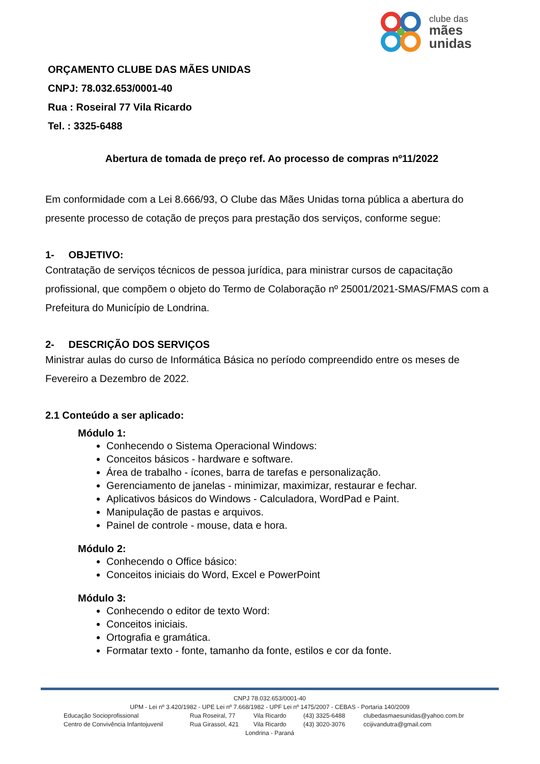clube das
mães
unidas
ORÇAMENTO CLUBE DAS MÃES UNIDAS
CNPJ: 78.032.653/0001-40
Rua : Roseiral 77 Vila Ricardo
Tel. : 3325-6488
Abertura de tomada de preço ref. Ao processo de compras nº11/2022
Em conformidade com a Lei 8.666/93, O Clube das Mães Unidas torna pública a abertura do presente processo de cotação de preços para prestação dos serviços, conforme segue:
1- OBJETIVO:
Contratação de serviços técnicos de pessoa jurídica, para ministrar cursos de capacitação profissional, que compõem o objeto do Termo de Colaboração nº 25001/2021-SMAS/FMAS com a Prefeitura do Município de Londrina.
2- DESCRIÇÃO DOS SERVIÇOS
Ministrar aulas do curso de Informática Básica no período compreendido entre os meses de Fevereiro a Dezembro de 2022.
2.1 Conteúdo a ser aplicado:
Módulo 1:
Conhecendo o Sistema Operacional Windows:
Conceitos básicos - hardware e software.
Área de trabalho - ícones, barra de tarefas e personalização.
Gerenciamento de janelas - minimizar, maximizar, restaurar e fechar.
Aplicativos básicos do Windows - Calculadora, WordPad e Paint.
Manipulação de pastas e arquivos.
Painel de controle - mouse, data e hora.
Módulo 2:
Conhecendo o Office básico:
Conceitos iniciais do Word, Excel e PowerPoint
Módulo 3:
Conhecendo o editor de texto Word:
Conceitos iniciais.
Ortografia e gramática.
Formatar texto - fonte, tamanho da fonte, estilos e cor da fonte.
CNPJ 78.032.653/0001-40
UPM - Lei nº 3.420/1982 - UPE Lei nº 7.668/1982 - UPF Lei nº 1475/2007 - CEBAS - Portaria 140/2009
Educação Socioprofissional Rua Roseiral, 77 Vila Ricardo (43) 3325-6488 clubedasmaesunidas@yahoo.com.br
Centro de Convivência Infantojuvenil Rua Girassol, 421 Vila Ricardo (43) 3020-3076 ccijivandutra@gmail.com
Londrina - Paraná